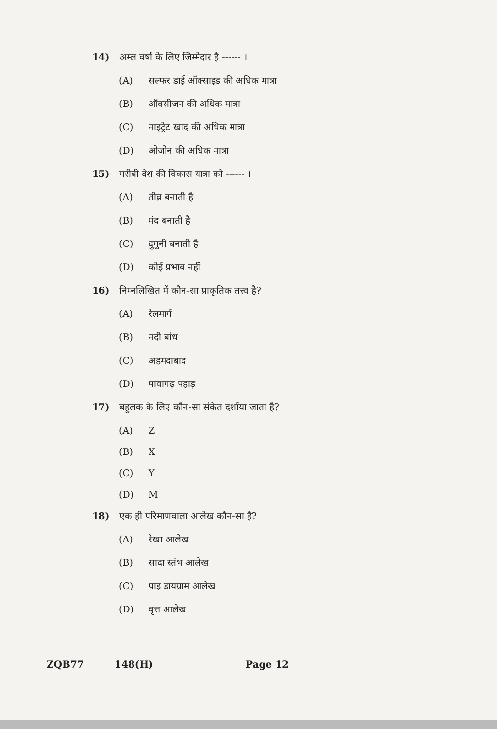14) अम्ल वर्षा के लिए जिम्मेदार है ------ ।
(A) सल्फर डाई ऑक्साइड की अधिक मात्रा
(B) ऑक्सीजन की अधिक मात्रा
(C) नाइट्रेट खाद की अधिक मात्रा
(D) ओजोन की अधिक मात्रा
15) गरीबी देश की विकास यात्रा को ------ ।
(A) तीव्र बनाती है
(B) मंद बनाती है
(C) दुगुनी बनाती है
(D) कोई प्रभाव नहीं
16) निम्नलिखित में कौन-सा प्राकृतिक तत्त्व है?
(A) रेलमार्ग
(B) नदी बांध
(C) अहमदाबाद
(D) पावागढ़ पहाड़
17) बहुलक के लिए कौन-सा संकेत दर्शाया जाता है?
(A) Z
(B) X
(C) Y
(D) M
18) एक ही परिमाणवाला आलेख कौन-सा है?
(A) रेखा आलेख
(B) सादा स्तंभ आलेख
(C) पाइ डायग्राम आलेख
(D) वृत्त आलेख
ZQB77 148(H) Page 12